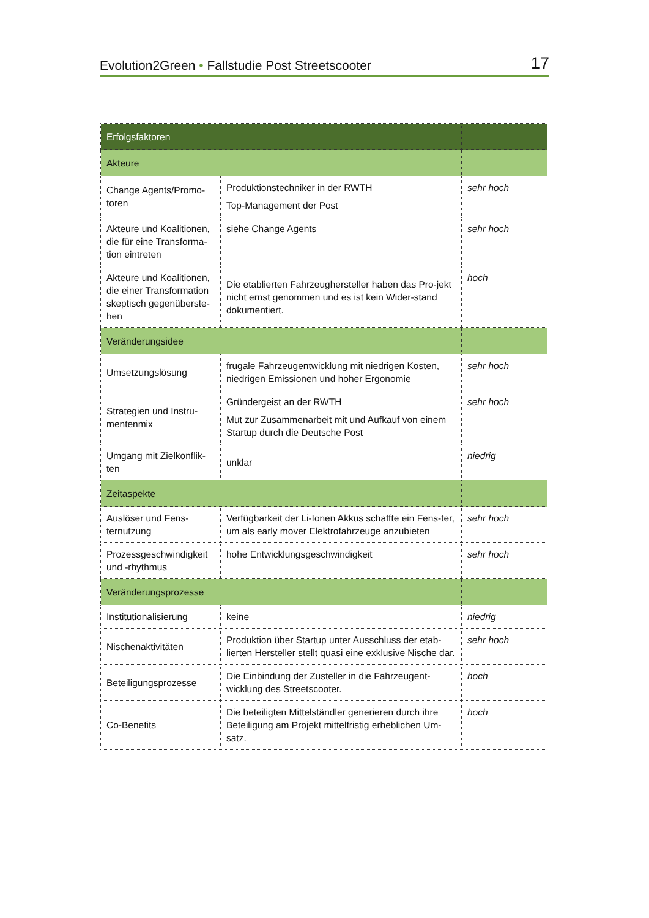Evolution2Green • Fallstudie Post Streetscooter 17
| Erfolgsfaktoren | | |
| Akteure | | |
| Change Agents/Promo-toren | Produktionstechniker in der RWTH Top-Management der Post | sehr hoch |
| Akteure und Koalitionen, die für eine Transforma-tion eintreten | siehe Change Agents | sehr hoch |
| Akteure und Koalitionen, die einer Transformation skeptisch gegenüberste-hen | Die etablierten Fahrzeughersteller haben das Pro-jekt nicht ernst genommen und es ist kein Wider-stand dokumentiert. | hoch |
| Veränderungsidee | | |
| Umsetzungslösung | frugale Fahrzeugentwicklung mit niedrigen Kosten, niedrigen Emissionen und hoher Ergonomie | sehr hoch |
| Strategien und Instru-mentenmix | Gründergeist an der RWTH Mut zur Zusammenarbeit mit und Aufkauf von einem Startup durch die Deutsche Post | sehr hoch |
| Umgang mit Zielkonflik-ten | unklar | niedrig |
| Zeitaspekte | | |
| Auslöser und Fens-ternutzung | Verfügbarkeit der Li-Ionen Akkus schaffte ein Fens-ter, um als early mover Elektrofahrzeuge anzubieten | sehr hoch |
| Prozessgeschwindigkeit und -rhythmus | hohe Entwicklungsgeschwindigkeit | sehr hoch |
| Veränderungsprozesse | | |
| Institutionalisierung | keine | niedrig |
| Nischenaktivitäten | Produktion über Startup unter Ausschluss der etab-lierten Hersteller stellt quasi eine exklusive Nische dar. | sehr hoch |
| Beteiligungsprozesse | Die Einbindung der Zusteller in die Fahrzeugent-wicklung des Streetscooter. | hoch |
| Co-Benefits | Die beteiligten Mittelständler generieren durch ihre Beteiligung am Projekt mittelfristig erheblichen Um-satz. | hoch |